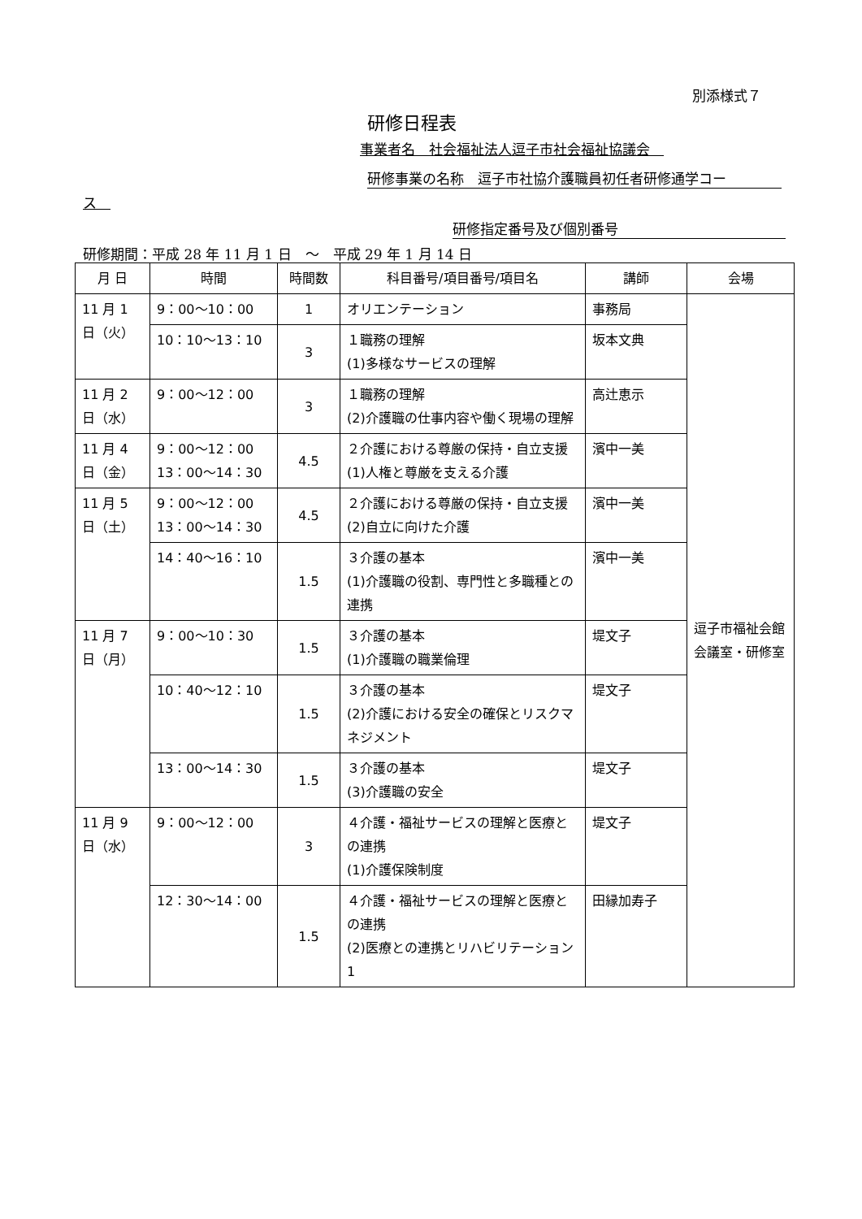別添様式７
研修日程表
事業者名　社会福祉法人逗子市社会福祉協議会　
研修事業の名称　逗子市社協介護職員初任者研修通学コー
ス　
研修指定番号及び個別番号
研修期間：平成 28 年 11 月 1 日　～　平成 29 年 1 月 14 日
| 月 日 | 時間 | 時間数 | 科目番号/項目番号/項目名 | 講師 | 会場 |
| --- | --- | --- | --- | --- | --- |
| 11 月 1 日（火） | 9：00～10：00 | 1 | オリエンテーション | 事務局 | 逗子市福祉会館 会議室・研修室 |
| | 10：10～13：10 | 3 | １職務の理解 (1)多様なサービスの理解 | 坂本文典 | |
| 11 月 2 日（水） | 9：00～12：00 | 3 | １職務の理解 (2)介護職の仕事内容や働く現場の理解 | 高辻恵示 | |
| 11 月 4 日（金） | 9：00～12：00 13：00～14：30 | 4.5 | ２介護における尊厳の保持・自立支援 (1)人権と尊厳を支える介護 | 濱中一美 | |
| 11 月 5 日（土） | 9：00～12：00 13：00～14：30 | 4.5 | ２介護における尊厳の保持・自立支援 (2)自立に向けた介護 | 濱中一美 | |
| | 14：40～16：10 | 1.5 | ３介護の基本 (1)介護職の役割、専門性と多職種との連携 | 濱中一美 | |
| 11 月 7 日（月） | 9：00～10：30 | 1.5 | ３介護の基本 (1)介護職の職業倫理 | 堤文子 | |
| | 10：40～12：10 | 1.5 | ３介護の基本 (2)介護における安全の確保とリスクマネジメント | 堤文子 | |
| | 13：00～14：30 | 1.5 | ３介護の基本 (3)介護職の安全 | 堤文子 | |
| 11 月 9 日（水） | 9：00～12：00 | 3 | ４介護・福祉サービスの理解と医療との連携 (1)介護保険制度 | 堤文子 | |
| | 12：30～14：00 | 1.5 | ４介護・福祉サービスの理解と医療との連携 (2)医療との連携とリハビリテーション1 | 田縁加寿子 | |